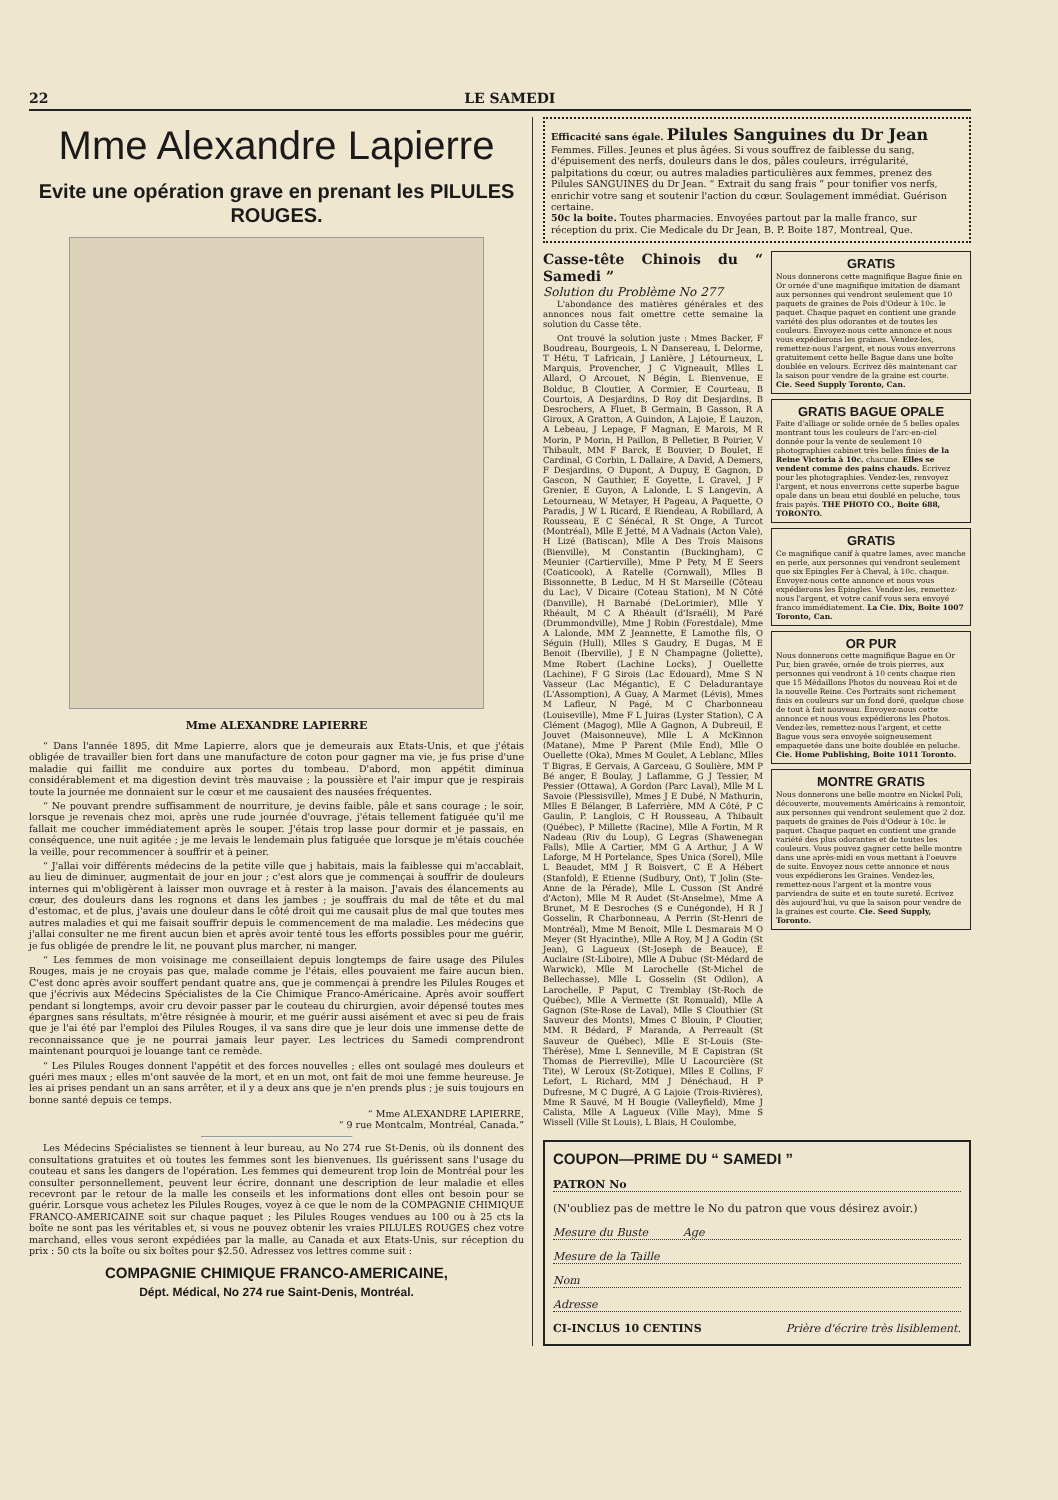22 LE SAMEDI
Mme Alexandre Lapierre
Evite une opération grave en prenant les PILULES ROUGES.
Mme ALEXANDRE LAPIERRE
“ Dans l'année 1895, dit Mme Lapierre, alors que je demeurais aux Etats-Unis, et que j'étais obligée de travailler bien fort dans une manufacture de coton pour gagner ma vie, je fus prise d'une maladie qui faillit me conduire aux portes du tombeau. D'abord, mon appétit diminua considérablement et ma digestion devint très mauvaise ; la poussière et l'air impur que je respirais toute la journée me donnaient sur le cœur et me causaient des nausées fréquentes.
“ Ne pouvant prendre suffisamment de nourriture, je devins faible, pâle et sans courage ; le soir, lorsque je revenais chez moi, après une rude journée d'ouvrage, j'étais tellement fatiguée qu'il me fallait me coucher immédiatement après le souper. J'étais trop lasse pour dormir et je passais, en conséquence, une nuit agitée ; je me levais le lendemain plus fatiguée que lorsque je m'étais couchée la veille, pour recommencer à souffrir et à peiner.
“ J'allai voir différents médecins de la petite ville que j habitais, mais la faiblesse qui m'accablait, au lieu de diminuer, augmentait de jour en jour ; c'est alors que je commençai à souffrir de douleurs internes qui m'obligèrent à laisser mon ouvrage et à rester à la maison. J'avais des élancements au cœur, des douleurs dans les rognons et dans les jambes ; je souffrais du mal de tête et du mal d'estomac, et de plus, j'avais une douleur dans le côté droit qui me causait plus de mal que toutes mes autres maladies et qui me faisait souffrir depuis le commencement de ma maladie. Les médecins que j'allai consulter ne me firent aucun bien et après avoir tenté tous les efforts possibles pour me guérir, je fus obligée de prendre le lit, ne pouvant plus marcher, ni manger.
“ Les femmes de mon voisinage me conseillaient depuis longtemps de faire usage des Pilules Rouges, mais je ne croyais pas que, malade comme je l'étais, elles pouvaient me faire aucun bien. C'est donc après avoir souffert pendant quatre ans, que je commençai à prendre les Pilules Rouges et que j'écrivis aux Médecins Spécialistes de la Cie Chimique Franco-Américaine. Après avoir souffert pendant si longtemps, avoir cru devoir passer par le couteau du chirurgien, avoir dépensé toutes mes épargnes sans résultats, m'être résignée à mourir, et me guérir aussi aisément et avec si peu de frais que je l'ai été par l'emploi des Pilules Rouges, il va sans dire que je leur dois une immense dette de reconnaissance que je ne pourrai jamais leur payer. Les lectrices du Samedi comprendront maintenant pourquoi je louange tant ce remède.
“ Les Pilules Rouges donnent l'appétit et des forces nouvelles ; elles ont soulagé mes douleurs et guéri mes maux ; elles m'ont sauvée de la mort, et en un mot, ont fait de moi une femme heureuse. Je les ai prises pendant un an sans arrêter, et il y a deux ans que je n'en prends plus ; je suis toujours en bonne santé depuis ce temps.
“ Mme ALEXANDRE LAPIERRE,
“ 9 rue Montcalm, Montréal, Canada.”
Les Médecins Spécialistes se tiennent à leur bureau, au No 274 rue St-Denis, où ils donnent des consultations gratuites et où toutes les femmes sont les bienvenues. Ils guérissent sans l'usage du couteau et sans les dangers de l'opération. Les femmes qui demeurent trop loin de Montréal pour les consulter personnellement, peuvent leur écrire, donnant une description de leur maladie et elles recevront par le retour de la malle les conseils et les informations dont elles ont besoin pour se guérir. Lorsque vous achetez les Pilules Rouges, voyez à ce que le nom de la COMPAGNIE CHIMIQUE FRANCO-AMERICAINE soit sur chaque paquet ; les Pilules Rouges vendues au 100 ou à 25 cts la boîte ne sont pas les véritables et, si vous ne pouvez obtenir les vraies PILULES ROUGES chez votre marchand, elles vous seront expédiées par la malle, au Canada et aux Etats-Unis, sur réception du prix : 50 cts la boîte ou six boîtes pour $2.50. Adressez vos lettres comme suit :
COMPAGNIE CHIMIQUE FRANCO-AMERICAINE,
Dépt. Médical, No 274 rue Saint-Denis, Montréal.
Efficacité sans égale. Pilules Sanguines du Dr Jean
Femmes. Filles. Jeunes et plus âgées. Si vous souffrez de faiblesse du sang, d'épuisement des nerfs, douleurs dans le dos, pâles couleurs, irrégularité, palpitations du cœur, ou autres maladies particulières aux femmes, prenez des Pilules SANGUINES du Dr Jean. “ Extrait du sang frais ” pour tonifier vos nerfs, enrichir votre sang et soutenir l'action du cœur. Soulagement immédiat. Guérison certaine.
50c la boite. Toutes pharmacies. Envoyées partout par la malle franco, sur réception du prix. Cie Medicale du Dr Jean, B. P. Boite 187, Montreal, Que.
Casse-tête Chinois du “ Samedi ”
Solution du Problème No 277
L'abondance des matières générales et des annonces nous fait omettre cette semaine la solution du Casse tête.
Ont trouvé la solution juste : Mmes Backer, F Boudreau, Bourgeois, L N Dansereau, L Delorme, T Hétu, T Lafricain, J Lanière, J Létourneux, L Marquis, Provencher, J C Vigneault, Mlles L Allard, O Arcouet, N Bégin, L Bienvenue, E Bolduc, B Cloutier, A Cormier, E Courteau, B Courtois, A Desjardins, D Roy dit Desjardins, B Desrochers, A Fluet, B Germain, B Gasson, R A Giroux, A Gratton, A Guindon, A Lajoie, E Lauzon, A Lebeau, J Lepage, F Magnan, E Marois, M R Morin, P Morin, H Paillon, B Pelletier, B Poirier, V Thibault, MM F Barck, E Bouvier, D Boulet, E Cardinal, G Corbin, L Dallaire, A David, A Demers, F Desjardins, O Dupont, A Dupuy, E Gagnon, D Gascon, N Gauthier, E Goyette, L Gravel, J F Grenier, E Guyon, A Lalonde, L S Langevin, A Letourneau, W Metayer, H Pageau, A Paquette, O Paradis, J W L Ricard, E Riendeau, A Robillard, A Rousseau, E C Sénécal, R St Onge, A Turcot (Montréal), Mlle E Jetté, M A Vadnais (Acton Vale), H Lizé (Batiscan), Mlle A Des Trois Maisons (Bienville), M Constantin (Buckingham), C Meunier (Cartierville), Mme P Pety, M E Seers (Coaticook), A Ratelle (Cornwall), Mlles B Bissonnette, B Leduc, M H St Marseille (Côteau du Lac), V Dicaire (Coteau Station), M N Côté (Danville), H Barnabé (DeLorimier), Mlle Y Rhéault, M C A Rhéault (d'Israéli), M Paré (Drummondville), Mme J Robin (Forestdale), Mme A Lalonde, MM Z Jeannette, E Lamothe fils, O Séguin (Hull), Mlles S Gaudry, E Dugas, M E Benoit (Iberville), J E N Champagne (Joliette), Mme Robert (Lachine Locks), J Ouellette (Lachine), F G Sirois (Lac Edouard), Mme S N Vasseur (Lac Mégantic), E C Deladurantaye (L'Assomption), A Guay, A Marmet (Lévis), Mmes M Lafleur, N Pagé, M C Charbonneau (Louiseville), Mme F L Juiras (Lyster Station), C A Clément (Magog), Mlle A Gagnon, A Dubreuil, E Jouvet (Maisonneuve), Mlle L A McKinnon (Matane), Mme P Parent (Mile End), Mlle O Ouellette (Oka), Mmes M Goulet, A Leblanc, Mlles T Bigras, E Gervais, A Garceau, G Soulière, MM P Bé anger, E Boulay, J Laflamme, G J Tessier, M Pessier (Ottawa), A Gordon (Parc Laval), Mlle M L Savoie (Plessisville), Mmes J E Dubé, N Mathurin, Mlles E Bélanger, B Laferrière, MM A Côté, P C Gaulin, P. Langlois, C H Rousseau, A Thibault (Québec), P Millette (Racine), Mlle A Fortin, M R Nadeau (Riv du Loup), G Legras (Shawenegan Falls), Mlle A Cartier, MM G A Arthur, J A W Laforge, M H Portelance, Spes Unica (Sorel), Mlle L Beaudet, MM J R Boisvert, C E A Hébert (Stanfold), E Etienne (Sudbury, Ont), T Jolin (Ste-Anne de la Pérade), Mlle L Cusson (St André d'Acton), Mlle M R Audet (St-Anselme), Mme A Brunet, M E Desroches (S e Cunégonde), H R J Gosselin, R Charbonneau, A Perrin (St-Henri de Montréal), Mme M Benoit, Mlle L Desmarais M O Meyer (St Hyacinthe), Mlle A Roy, M J A Godin (St Jean), G Lagueux (St-Joseph de Beauce), E Auclaire (St-Liboire), Mlle A Dubuc (St-Médard de Warwick), Mlle M Larochelle (St-Michel de Bellechasse), Mlle L Gosselin (St Odilon), A Larochelle, F Paput, C Tremblay (St-Roch de Québec), Mlle A Vermette (St Romuald), Mlle A Gagnon (Ste-Rose de Laval), Mlle S Clouthier (St Sauveur des Monts), Mmes C Blouin, P Cloutier, MM. R Bédard, F Maranda, A Perreault (St Sauveur de Québec), Mlle E St-Louis (Ste-Thérèse), Mme L Senneville, M E Capistran (St Thomas de Pierreville), Mlle U Lacourcière (St Tite), W Leroux (St-Zotique), Mlles E Collins, F Lefort, L Richard, MM J Dénéchaud, H P Dufresne, M C Dugré, A G Lajoie (Trois-Rivières), Mme R Sauvé, M H Bougie (Valleyfield), Mme J Calista, Mlle A Lagueux (Ville May), Mme S Wissell (Ville St Louis), L Blais, H Coulombe,
GRATIS
Nous donnerons cette magnifique Bague finie en Or ornée d'une magnifique imitation de diamant aux personnes qui vendront seulement que 10 paquets de graines de Pois d'Odeur à 10c. le paquet. Chaque paquet en contient une grande variété des plus odorantes et de toutes les couleurs. Envoyez-nous cette annonce et nous vous expédierons les graines. Vendez-les, remettez-nous l'argent, et nous vous enverrons gratuitement cette belle Bague dans une boîte doublée en velours. Ecrivez dès maintenant car la saison pour vendre de la graine est courte. Cie. Seed Supply Toronto, Can.
GRATIS BAGUE OPALE
Faite d'alliage or solide ornée de 5 belles opales montrant tous les couleurs de l'arc-en-ciel donnée pour la vente de seulement 10 photographies cabinet très belles finies de la Reine Victoria à 10c. chacune. Elles se vendent comme des pains chauds. Ecrivez pour les photographies. Vendez-les, renvoyez l'argent, et nous enverrons cette superbe bague opale dans un beau etui doublé en peluche, tous frais payés. THE PHOTO CO., Boite 688, TORONTO.
GRATIS
Ce magnifique canif à quatre lames, avec manche en perle, aux personnes qui vendront seulement que six Epingles Fer à Cheval, à 10c. chaque. Envoyez-nous cette annonce et nous vous expédierons les Epingles. Vendez-les, remettez-nous l'argent, et votre canif vous sera envoyé franco immédiatement. La Cie. Dix, Boite 1007 Toronto, Can.
OR PUR
Nous donnerons cette magnifique Bague en Or Pur, bien gravée, ornée de trois pierres, aux personnes qui vendront à 10 cents chaque rien que 15 Médaillons Photos du nouveau Roi et de la nouvelle Reine. Ces Portraits sont richement finis en couleurs sur un fond doré, quelque chose de tout à fait nouveau. Envoyez-nous cette annonce et nous vous expédierons les Photos. Vendez-les, remettez-nous l'argent, et cette Bague vous sera envoyée soigneusement empaquetée dans une boite doublée en peluche. Cie. Home Publishing, Boite 1011 Toronto.
MONTRE GRATIS
Nous donnerons une belle montre en Nickel Poli, découverte, mouvements Américains à remontoir, aux personnes qui vendront seulement que 2 doz. paquets de graines de Pois d'Odeur à 10c. le paquet. Chaque paquet en contient une grande variété des plus odorantes et de toutes les couleurs. Vous pouvez gagner cette belle montre dans une après-midi en vous mettant à l'oeuvre de suite. Envoyez nous cette annonce et nous vous expédierons les Graines. Vendez-les, remettez-nous l'argent et la montre vous parviendra de suite et en toute sureté. Ecrivez dès aujourd'hui, vu que la saison pour vendre de la graines est courte. Cie. Seed Supply, Toronto.
COUPON—PRIME DU “ SAMEDI ”
PATRON No
(N'oubliez pas de mettre le No du patron que vous désirez avoir.)
Mesure du Buste Age
Mesure de la Taille
Nom
Adresse
CI-INCLUS 10 CENTINS Prière d'écrire très lisiblement.